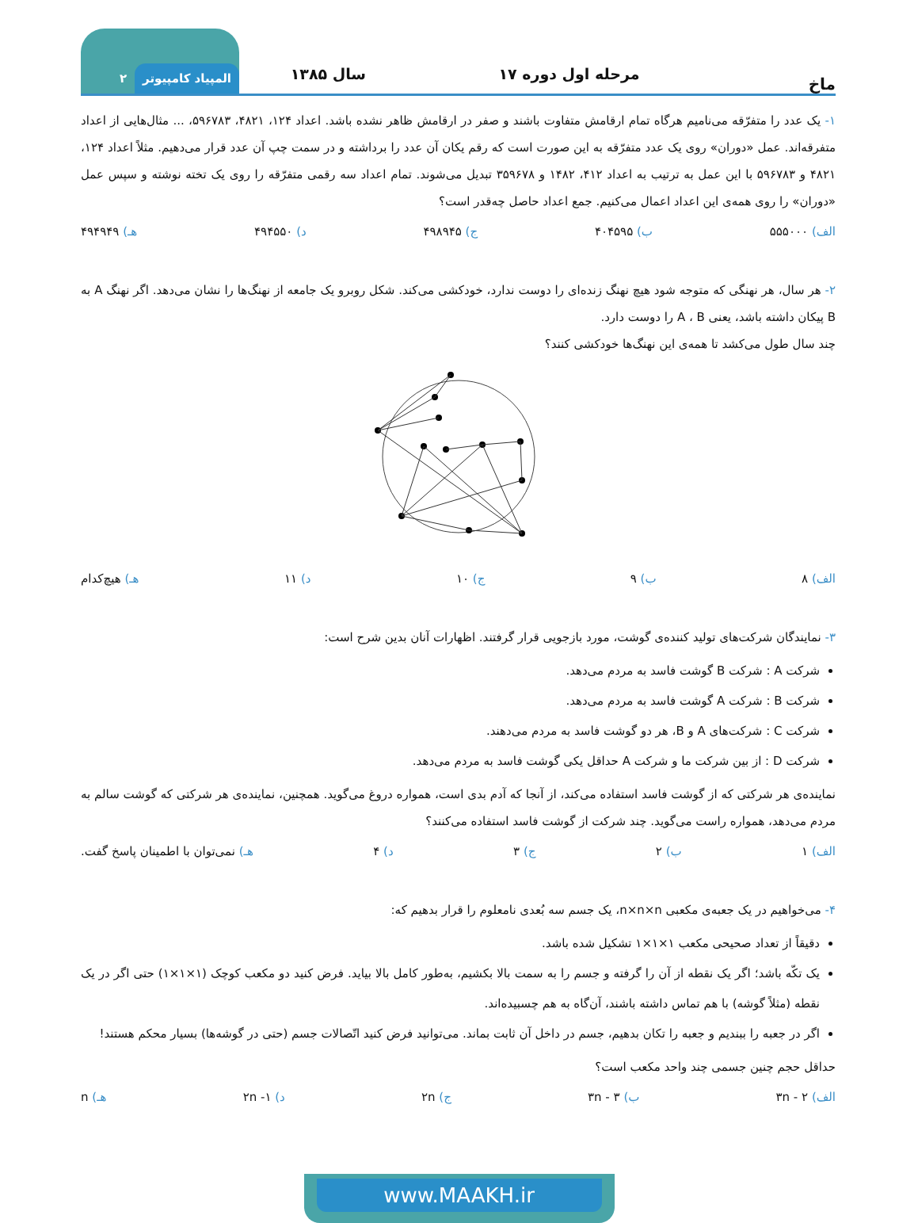ماخ
مرحله اول دوره ۱۷
سال ۱۳۸۵
المپیاد کامپیوتر ۲
۱- یک عدد را متفرّقه می‌نامیم هرگاه تمام ارقامش متفاوت باشند و صفر در ارقامش ظاهر نشده باشد. اعداد ۱۲۴، ۴۸۲۱، ۵۹۶۷۸۳، ... مثال‌هایی از اعداد متفرقه‌اند. عمل «دوران» روی یک عدد متفرّقه به این صورت است که رقم یکان آن عدد را برداشته و در سمت چپ آن عدد قرار می‌دهیم. مثلاً اعداد ۱۲۴، ۴۸۲۱ و ۵۹۶۷۸۳ با این عمل به ترتیب به اعداد ۴۱۲، ۱۴۸۲ و ۳۵۹۶۷۸ تبدیل می‌شوند. تمام اعداد سه رقمی متفرّقه را روی یک تخته نوشته و سپس عمل «دوران» را روی همه‌ی این اعداد اعمال می‌کنیم. جمع اعداد حاصل چه‌قدر است؟
الف) ۵۵۵۰۰۰ ب) ۴۰۴۵۹۵ ج) ۴۹۸۹۴۵ د) ۴۹۴۵۵۰ هـ) ۴۹۴۹۴۹
۲- هر سال، هر نهنگی که متوجه شود هیچ نهنگ زنده‌ای را دوست ندارد، خودکشی می‌کند. شکل روبرو یک جامعه از نهنگ‌ها را نشان می‌دهد. اگر نهنگ A به B پیکان داشته باشد، یعنی A ، B را دوست دارد.
چند سال طول می‌کشد تا همه‌ی این نهنگ‌ها خودکشی کنند؟
الف) ۸ ب) ۹ ج) ۱۰ د) ۱۱ هـ) هیچ‌کدام
۳- نمایندگان شرکت‌های تولید کننده‌ی گوشت، مورد بازجویی قرار گرفتند. اظهارات آنان بدین شرح است:
شرکت A : شرکت B گوشت فاسد به مردم می‌دهد.
شرکت B : شرکت A گوشت فاسد به مردم می‌دهد.
شرکت C : شرکت‌های A و B، هر دو گوشت فاسد به مردم می‌دهند.
شرکت D : از بین شرکت ما و شرکت A حداقل یکی گوشت فاسد به مردم می‌دهد.
نماینده‌ی هر شرکتی که از گوشت فاسد استفاده می‌کند، از آنجا که آدم بدی است، همواره دروغ می‌گوید. همچنین، نماینده‌ی هر شرکتی که گوشت سالم به مردم می‌دهد، همواره راست می‌گوید. چند شرکت از گوشت فاسد استفاده می‌کنند؟
الف) ۱ ب) ۲ ج) ۳ د) ۴ هـ) نمی‌توان با اطمینان پاسخ گفت.
۴- می‌خواهیم در یک جعبه‌ی مکعبی n×n×n، یک جسم سه بُعدی نامعلوم را قرار بدهیم که:
دقیقاً از تعداد صحیحی مکعب ۱×۱×۱ تشکیل شده باشد.
یک تکّه باشد؛ اگر یک نقطه از آن را گرفته و جسم را به سمت بالا بکشیم، به‌طور کامل بالا بیاید. فرض کنید دو مکعب کوچک (۱×۱×۱) حتی اگر در یک نقطه (مثلاً گوشه) با هم تماس داشته باشند، آن‌گاه به هم چسبیده‌اند.
اگر در جعبه را ببندیم و جعبه را تکان بدهیم، جسم در داخل آن ثابت بماند. می‌توانید فرض کنید اتّصالات جسم (حتی در گوشه‌ها) بسیار محکم هستند!
حداقل حجم چنین جسمی چند واحد مکعب است؟
الف) ۳n - ۲ ب) ۳n - ۳ ج) ۲n د) ۲n -۱ هـ) n
www.MAAKH.ir